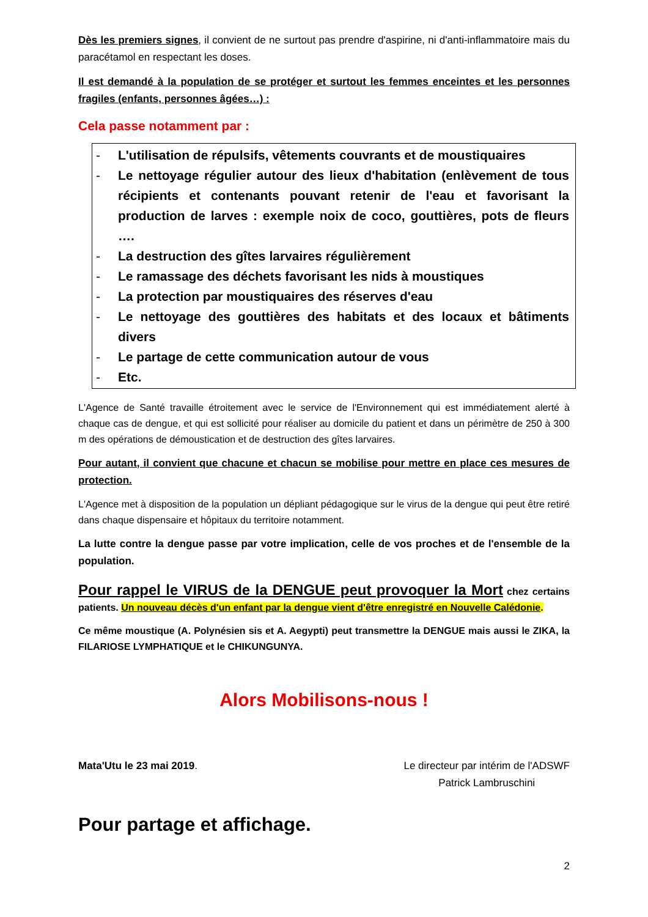Dès les premiers signes, il convient de ne surtout pas prendre d'aspirine, ni d'anti-inflammatoire mais du paracétamol en respectant les doses.
Il est demandé à la population de se protéger et surtout les femmes enceintes et les personnes fragiles (enfants, personnes âgées…) :
Cela passe notamment par :
- L'utilisation de répulsifs, vêtements couvrants et de moustiquaires
- Le nettoyage régulier autour des lieux d'habitation (enlèvement de tous récipients et contenants pouvant retenir de l'eau et favorisant la production de larves : exemple noix de coco, gouttières, pots de fleurs ….
- La destruction des gîtes larvaires régulièrement
- Le ramassage des déchets favorisant les nids à moustiques
- La protection par moustiquaires des réserves d'eau
- Le nettoyage des gouttières des habitats et des locaux et bâtiments divers
- Le partage de cette communication autour de vous
- Etc.
L'Agence de Santé travaille étroitement avec le service de l'Environnement qui est immédiatement alerté à chaque cas de dengue, et qui est sollicité pour réaliser au domicile du patient et dans un périmètre de 250 à 300 m des opérations de démoustication et de destruction des gîtes larvaires.
Pour autant, il convient que chacune et chacun se mobilise pour mettre en place ces mesures de protection.
L'Agence met à disposition de la population un dépliant pédagogique sur le virus de la dengue qui peut être retiré dans chaque dispensaire et hôpitaux du territoire notamment.
La lutte contre la dengue passe par votre implication, celle de vos proches et de l'ensemble de la population.
Pour rappel le VIRUS de la DENGUE peut provoquer la Mort chez certains patients. Un nouveau décès d'un enfant par la dengue vient d'être enregistré en Nouvelle Calédonie.
Ce même moustique (A. Polynésien sis et A. Aegypti) peut transmettre la DENGUE mais aussi le ZIKA, la FILARIOSE LYMPHATIQUE et le CHIKUNGUNYA.
Alors Mobilisons-nous !
Mata'Utu le 23 mai 2019. Le directeur par intérim de l'ADSWF
Patrick Lambruschini
Pour partage et affichage.
2